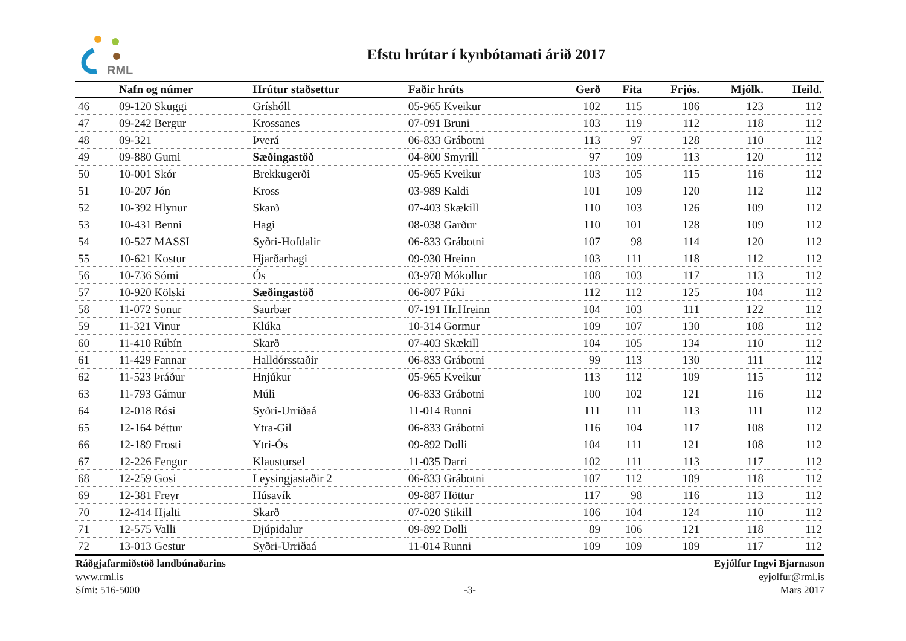RML
Efstu hrútar í kynbótamati árið 2017
| | Nafn og númer | Hrútur staðsettur | Faðir hrúts | Gerð | Fita | Frjós. | Mjólk. | Heild. |
| --- | --- | --- | --- | --- | --- | --- | --- | --- |
| 46 | 09-120 Skuggi | Gríshóll | 05-965 Kveikur | 102 | 115 | 106 | 123 | 112 |
| 47 | 09-242 Bergur | Krossanes | 07-091 Bruni | 103 | 119 | 112 | 118 | 112 |
| 48 | 09-321 | Þverá | 06-833 Grábotni | 113 | 97 | 128 | 110 | 112 |
| 49 | 09-880 Gumi | Sæðingastöð | 04-800 Smyrill | 97 | 109 | 113 | 120 | 112 |
| 50 | 10-001 Skór | Brekkugerði | 05-965 Kveikur | 103 | 105 | 115 | 116 | 112 |
| 51 | 10-207 Jón | Kross | 03-989 Kaldi | 101 | 109 | 120 | 112 | 112 |
| 52 | 10-392 Hlynur | Skarð | 07-403 Skækill | 110 | 103 | 126 | 109 | 112 |
| 53 | 10-431 Benni | Hagi | 08-038 Garður | 110 | 101 | 128 | 109 | 112 |
| 54 | 10-527 MASSI | Syðri-Hofdalir | 06-833 Grábotni | 107 | 98 | 114 | 120 | 112 |
| 55 | 10-621 Kostur | Hjarðarhagi | 09-930 Hreinn | 103 | 111 | 118 | 112 | 112 |
| 56 | 10-736 Sómi | Ós | 03-978 Mókollur | 108 | 103 | 117 | 113 | 112 |
| 57 | 10-920 Kölski | Sæðingastöð | 06-807 Púki | 112 | 112 | 125 | 104 | 112 |
| 58 | 11-072 Sonur | Saurbær | 07-191 Hr.Hreinn | 104 | 103 | 111 | 122 | 112 |
| 59 | 11-321 Vinur | Klúka | 10-314 Gormur | 109 | 107 | 130 | 108 | 112 |
| 60 | 11-410 Rúbín | Skarð | 07-403 Skækill | 104 | 105 | 134 | 110 | 112 |
| 61 | 11-429 Fannar | Halldórsstaðir | 06-833 Grábotni | 99 | 113 | 130 | 111 | 112 |
| 62 | 11-523 Þráður | Hnjúkur | 05-965 Kveikur | 113 | 112 | 109 | 115 | 112 |
| 63 | 11-793 Gámur | Múli | 06-833 Grábotni | 100 | 102 | 121 | 116 | 112 |
| 64 | 12-018 Rósi | Syðri-Urriðaá | 11-014 Runni | 111 | 111 | 113 | 111 | 112 |
| 65 | 12-164 Þéttur | Ytra-Gil | 06-833 Grábotni | 116 | 104 | 117 | 108 | 112 |
| 66 | 12-189 Frosti | Ytri-Ós | 09-892 Dolli | 104 | 111 | 121 | 108 | 112 |
| 67 | 12-226 Fengur | Klaustursel | 11-035 Darri | 102 | 111 | 113 | 117 | 112 |
| 68 | 12-259 Gosi | Leysingjastaðir 2 | 06-833 Grábotni | 107 | 112 | 109 | 118 | 112 |
| 69 | 12-381 Freyr | Húsavík | 09-887 Höttur | 117 | 98 | 116 | 113 | 112 |
| 70 | 12-414 Hjalti | Skarð | 07-020 Stikill | 106 | 104 | 124 | 110 | 112 |
| 71 | 12-575 Valli | Djúpidalur | 09-892 Dolli | 89 | 106 | 121 | 118 | 112 |
| 72 | 13-013 Gestur | Syðri-Urriðaá | 11-014 Runni | 109 | 109 | 109 | 117 | 112 |
Ráðgjafarmiðstöð landbúnaðarins
www.rml.is
Sími: 516-5000
-3- Eyjólfur Ingvi Bjarnason
eyjolfur@rml.is
Mars 2017